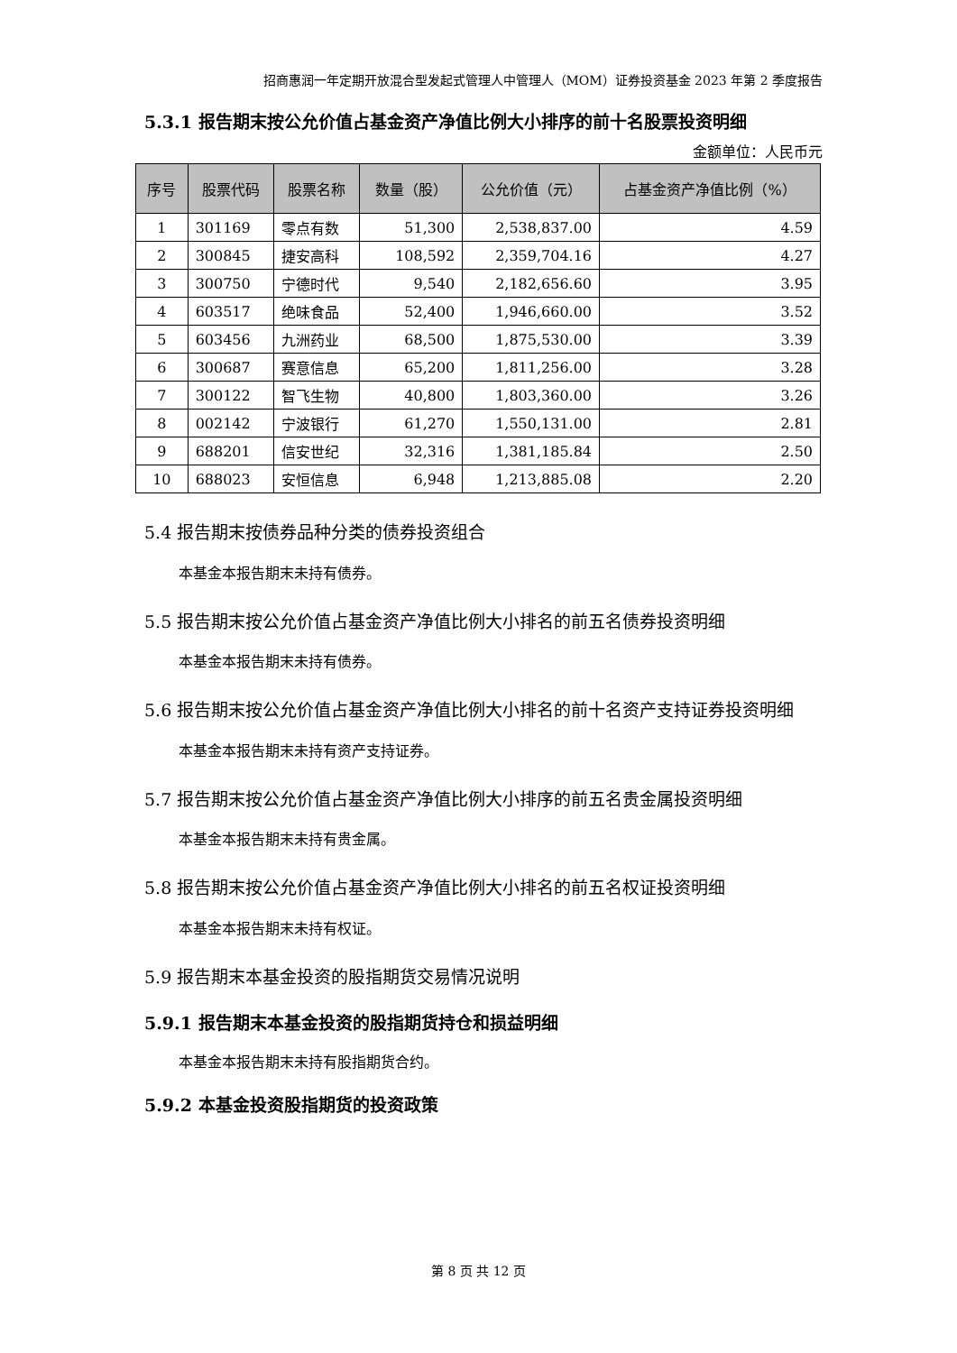招商惠润一年定期开放混合型发起式管理人中管理人（MOM）证券投资基金 2023 年第 2 季度报告
5.3.1 报告期末按公允价值占基金资产净值比例大小排序的前十名股票投资明细
金额单位：人民币元
| 序号 | 股票代码 | 股票名称 | 数量（股） | 公允价值（元） | 占基金资产净值比例（%） |
| --- | --- | --- | --- | --- | --- |
| 1 | 301169 | 零点有数 | 51,300 | 2,538,837.00 | 4.59 |
| 2 | 300845 | 捷安高科 | 108,592 | 2,359,704.16 | 4.27 |
| 3 | 300750 | 宁德时代 | 9,540 | 2,182,656.60 | 3.95 |
| 4 | 603517 | 绝味食品 | 52,400 | 1,946,660.00 | 3.52 |
| 5 | 603456 | 九洲药业 | 68,500 | 1,875,530.00 | 3.39 |
| 6 | 300687 | 赛意信息 | 65,200 | 1,811,256.00 | 3.28 |
| 7 | 300122 | 智飞生物 | 40,800 | 1,803,360.00 | 3.26 |
| 8 | 002142 | 宁波银行 | 61,270 | 1,550,131.00 | 2.81 |
| 9 | 688201 | 信安世纪 | 32,316 | 1,381,185.84 | 2.50 |
| 10 | 688023 | 安恒信息 | 6,948 | 1,213,885.08 | 2.20 |
5.4 报告期末按债券品种分类的债券投资组合
本基金本报告期末未持有债券。
5.5 报告期末按公允价值占基金资产净值比例大小排名的前五名债券投资明细
本基金本报告期末未持有债券。
5.6 报告期末按公允价值占基金资产净值比例大小排名的前十名资产支持证券投资明细
本基金本报告期末未持有资产支持证券。
5.7 报告期末按公允价值占基金资产净值比例大小排序的前五名贵金属投资明细
本基金本报告期末未持有贵金属。
5.8 报告期末按公允价值占基金资产净值比例大小排名的前五名权证投资明细
本基金本报告期末未持有权证。
5.9 报告期末本基金投资的股指期货交易情况说明
5.9.1 报告期末本基金投资的股指期货持仓和损益明细
本基金本报告期末未持有股指期货合约。
5.9.2 本基金投资股指期货的投资政策
第 8 页 共 12 页